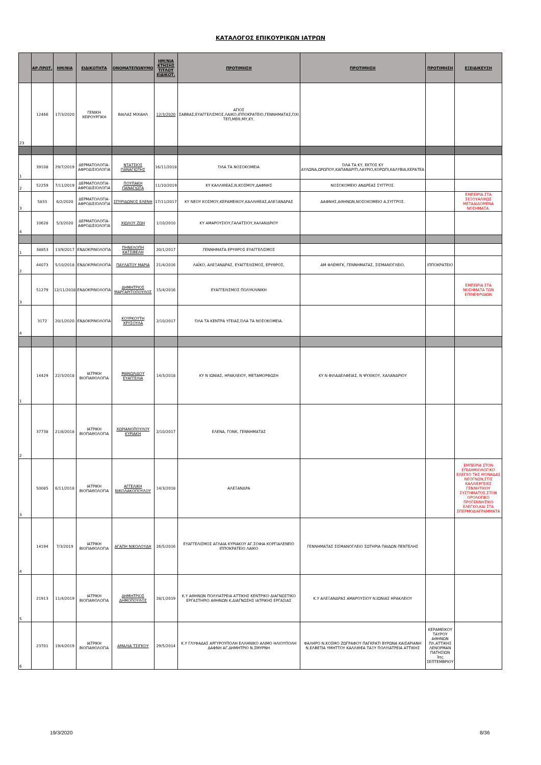ΚΑΤΑΛΟΓΟΣ ΕΠΙΚΟΥΡΙΚΩΝ ΙΑΤΡΩΝ
| | ΑΡ.ΠΡΩΤ. | ΗΜ/ΝΙΑ | ΕΙΔΙΚΟΤΗΤΑ | ΟΝΟΜΑΤΕΠΩΝΥΜΟ | ΗΜ/ΝΙΑ ΚΤΗΣΗΣ ΤΙΤΛΟΥ ΕΙΔΙΚΟΤ. | ΠΡΟΤΙΜΗΣΗ | ΠΡΟΤΙΜΗΣΗ | ΠΡΟΤΙΜΗΣΗ | ΕΞΕΙΔΙΚΕΥΣΗ |
| --- | --- | --- | --- | --- | --- | --- | --- | --- | --- |
| 23 | 12466 | 17/3/2020 | ΓΕΝΙΚΗ ΧΕΙΡΟΥΡΓΙΚΗ | ΒΑΙΛΑΣ ΜΙΧΑΗΛ | 12/3/2020 | ΑΓΙΟΣ ΣΑΒΒΑΣ,ΕΥΑΓΓΕΛΙΣΜΟΣ,ΛΑΙΚΟ,ΙΠΠΟΚΡΑΤΕΙΟ,ΓΕΝΝΗΜΑΤΑΣ,ΌΧΙ ΤΕΠ,ΜΕΘ,ΜΥ,ΚΥ. | | | |
| 1 | 39108 | 29/7/2019 | ΔΕΡΜΑΤΟΛΟΓΙΑ-ΑΦΡΟΔΙΣΙΟΛΟΓΙΑ | ΝΤΑΤΣΙΟΣ ΠΑΝΑΓΙΩΤΗΣ | 16/11/2018 | ΌΛΑ ΤΑ ΝΟΣΟΚΟΜΕΙΑ | ΌΛΑ ΤΑ ΚΥ, ΕΚΤΟΣ ΚΥ ΑΥΛΩΝΑ,ΩΡΩΠΟΥ,ΚΑΠΑΝΔΡΙΤΙ,ΛΑΥΡΙΟ,ΚΟΡΩΠΙ,ΚΑΛΥΒΙΑ,ΚΕΡΑΤΕΑ | | |
| 2 | 52259 | 7/11/2019 | ΔΕΡΜΑΤΟΛΟΓΙΑ-ΑΦΡΟΔΙΣΙΟΛΟΓΙΑ | ΠΟΥΠΑΚΗ ΠΑΝΑΓΙΩΤΑ | 11/10/2019 | ΚΥ ΚΑΛΛΙΘΕΑΣ,Ν.ΚΟΣΜΟΥ,ΔΑΦΝΗΣ | ΝΟΣΟΚΟΜΕΙΟ ΑΝΔΡΕΑΣ ΣΥΓΓΡΟΣ. | | |
| 3 | 5833 | 6/2/2020 | ΔΕΡΜΑΤΟΛΟΓΙΑ-ΑΦΡΟΔΙΣΙΟΛΟΓΙΑ | ΣΠΥΡΙΔΩΝΟΣ ΕΛΕΝΗ | 17/11/2017 | ΚΥ ΝΕΟΥ ΚΟΣΜΟΥ,ΚΕΡΑΜΕΙΚΟΥ,ΚΑΛΛΙΘΕΑΣ,ΑΛΕΞΑΝΔΡΑΣ | ΔΑΦΝΗΣ,ΑΘΗΝΩΝ,ΝΟΣΟΚΟΜΕΙΟ Α.ΣΥΓΓΡΟΣ. | | ΕΜΠΕΙΡΙΑ ΣΤΑ ΣΕΞΟΥΑΛΙΚΩΣ ΜΕΤΑΔΙΔΟΜΕΝΑ ΝΟΣΗΜΑΤΑ. |
| 4 | 10628 | 5/3/2020 | ΔΕΡΜΑΤΟΛΟΓΙΑ-ΑΦΡΟΔΙΣΙΟΛΟΓΙΑ | ΧΙΩΛΟΥ ΖΩΗ | 1/10/2010 | ΚΥ ΑΜΑΡΟΥΣΙΟΥ,ΓΑΛΑΤΣΙΟΥ,ΧΑΛΑΝΔΡΙΟΥ | | | |
| 1 | 38853 | 13/9/2017 | ΕΝΔΟΚΡΙΝΟΛΟΓΙΑ | ΠΗΝΕΛΟΠΗ ΚΑΤΣΙΒΕΛΗ | 20/1/2017 | ΓΕΝΝΗΜΑΤΑ ΕΡΥΘΡΟΣ ΕΥΑΓΓΕΛΙΣΜΟΣ | | | |
| 2 | 44073 | 5/10/2018 | ΕΝΔΟΚΡΙΝΟΛΟΓΙΑ | ΠΑΥΛΑΤΟΥ ΜΑΡΙΑ | 21/4/2016 | ΛΑΪΚΟ, ΑΛΕΞΑΝΔΡΑΣ, ΕΥΑΓΓΕΛΙΣΜΟΣ, ΕΡΥΘΡΟΣ, | ΑΜ ΦΛΕΜΙΓΚ, ΓΕΝΝΗΜΑΤΑΣ, ΣΙΣΜΑΝΟΓΛΕΙΟ, | ΙΠΠΟΚΡΑΤΕΙΟ | |
| 3 | 51279 | 12/11/2018 | ΕΝΔΟΚΡΙΝΟΛΟΓΙΑ | ΔΗΜΗΤΡΙΟΣ ΜΑΡΓΑΡΙΤΟΠΟΥΛΟΣ | 15/4/2016 | ΕΥΑΓΓΕΛΙΣΜΟΣ ΠΟΛΥΚΛΙΝΙΚΗ | | | ΕΜΠΕΙΡΙΑ ΣΤΑ ΝΟΣΗΜΑΤΑ ΤΩΝ ΕΠΙΝΕΦΡΙΔΙΩΝ |
| 4 | 3172 | 20/1/2020 | ΕΝΔΟΚΡΙΝΟΛΟΓΙΑ | ΚΟΥΡΚΟΥΤΗ ΧΡΥΣΟΥΛΑ | 2/10/2017 | ΌΛΑ ΤΑ ΚΕΝΤΡΑ ΥΓΕΙΑΣ,ΌΛΑ ΤΑ ΝΟΣΟΚΟΜΕΙΑ. | | | |
| 1 | 14429 | 22/3/2018 | ΙΑΤΡΙΚΗ ΒΙΟΠΑΘΟΛΟΓΙΑ | ΜΑΝΩΛΙΔΟΥ ΕΥΑΓΓΕΛΙΑ | 14/3/2018 | ΚΥ Ν ΙΩΝΙΑΣ, ΗΡΑΚΛΕΙΟΥ, ΜΕΤΑΜΟΡΦΩΣΗ | ΚΥ Ν ΦΙΛΑΔΕΛΦΕΙΑΣ, Ν ΨΥΧΙΚΟΥ, ΧΑΛΑΝΔΡΙΟΥ | | |
| 2 | 37738 | 21/8/2018 | ΙΑΤΡΙΚΗ ΒΙΟΠΑΘΟΛΟΓΙΑ | ΧΩΡΙΑΝΟΠΟΥΛΟΥ ΚΥΡΙΑΚΗ | 2/10/2017 | ΕΛΕΝΑ, ΓΟΝΚ, ΓΕΝΝΗΜΑΤΑΣ | | | |
| 3 | 50085 | 6/11/2018 | ΙΑΤΡΙΚΗ ΒΙΟΠΑΘΟΛΟΓΙΑ | ΑΓΓΕΛΙΚΗ ΝΙΚΟΛΑΚΟΠΟΥΛΟΥ | 14/3/2018 | ΑΛΕΞΑΝΔΡΑ | | | ΕΜΠΕΙΡΙΑ ΣΤΟΝ ΕΠΙΔΗΜΙΟΛΟΓΙΚΟ ΕΛΕΓΧΟ ΤΗΣ ΜΟΝΑΔΑΣ ΝΕΟΓΝΩΝ,ΣΤΙΣ ΚΑΛΛΙΕΡΓΕΙΕΣ ΓΕΝΝΗΤΙΚΟΥ ΣΥΣΤΗΜΑΤΟΣ,ΣΤΟΝ ΟΡΟΛΟΓΙΚΟ ΠΡΟΓΕΝΝΗΤΙΚΟ ΕΛΕΓΧΟ,ΚΑΙ ΣΤΑ ΣΠΕΡΜΟΔΙΑΓΡΑΜΜΑΤΑ |
| 4 | 14194 | 7/3/2019 | ΙΑΤΡΙΚΗ ΒΙΟΠΑΘΟΛΟΓΙΑ | ΑΓΑΠΗ ΝΙΚΟΛΟΥΔΗ | 26/5/2016 | ΕΥΑΓΓΕΛΙΣΜΟΣ ΑΓΛΑΙΑ ΚΥΡΙΑΚΟΥ ΑΓ.ΣΟΦΙΑ ΚΟΡΓΙΑΛΕΝΕΙΟ ΙΠΠΟΚΡΑΤΕΙΟ ΛΑΙΚΟ | ΓΕΝΝΗΜΑΤΑΣ ΣΙΣΜΑΝΟΓΛΕΙΟ ΣΩΤΗΡΙΑ ΠΑΙΔΩΝ ΠΕΝΤΕΛΗΣ | | |
| 5 | 21913 | 11/4/2019 | ΙΑΤΡΙΚΗ ΒΙΟΠΑΘΟΛΟΓΙΑ | ΔΗΜΗΤΡΙΟΣ ΔΗΜΟΠΟΥΛΟΣ | 28/1/2019 | Κ.Υ ΑΘΗΝΩΝ ΠΟΛΥΙΑΤΡΕΙΑ ΑΤΤΙΚΗΣ ΚΕΝΤΡΙΚΟ ΔΙΑΓΝΩΣΤΙΚΟ ΕΡΓΑΣΤΗΡΙΟ ΑΘΗΝΩΝ Κ.ΔΙΑΓΝΩΣΗΣ ΙΑΤΡΙΚΗΣ ΕΡΓΑΣΙΑΣ | Κ.Υ ΑΛΕΞΑΝΔΡΑΣ ΑΜΑΡΟΥΣΙΟΥ Ν.ΙΩΝΙΑΣ ΗΡΑΚΛΕΙΟΥ | | |
| 6 | 23701 | 19/4/2019 | ΙΑΤΡΙΚΗ ΒΙΟΠΑΘΟΛΟΓΙΑ | ΑΜΑΛΙΑ ΤΣΙΓΚΟΥ | 29/5/2014 | Κ.Υ ΓΛΥΦΑΔΑΣ ΑΡΓΥΡΟΥΠΟΛΗ ΕΛΛΗΝΙΚΟ ΑΛΙΜΟ ΗΛΙΟΥΠΟΛΗ ΔΑΦΝΗ ΑΓ.ΔΗΜΗΤΡΙΟ Ν.ΣΜΥΡΝΗ | ΦΑΛΗΡΟ Ν.ΚΟΣΜΟ ΖΩΓΡΑΦΟΥ ΠΑΓΚΡΑΤΙ ΒΥΡΩΝΑ ΚΑΙΣΑΡΙΑΝΗ Ν.ΕΛΒΕΤΙΑ ΥΜΗΤΤΟΥ ΚΑΛΛΙΘΕΑ ΤΑΞΥ ΠΟΛΥΙΑΤΡΕΙΑ ΑΤΤΙΚΗΣ | ΚΕΡΑΜΕΙΚΟΥ ΤΑΥΡΟΥ ΑΘΗΝΩΝ ΠΛ.ΑΤΤΙΚΗΣ ΛΕΝΟΡΜΑΝ ΠΑΤΗΣΙΩΝ 3ης ΣΕΠΤΕΜΒΡΙΟΥ | |
19/3/2020 8/36